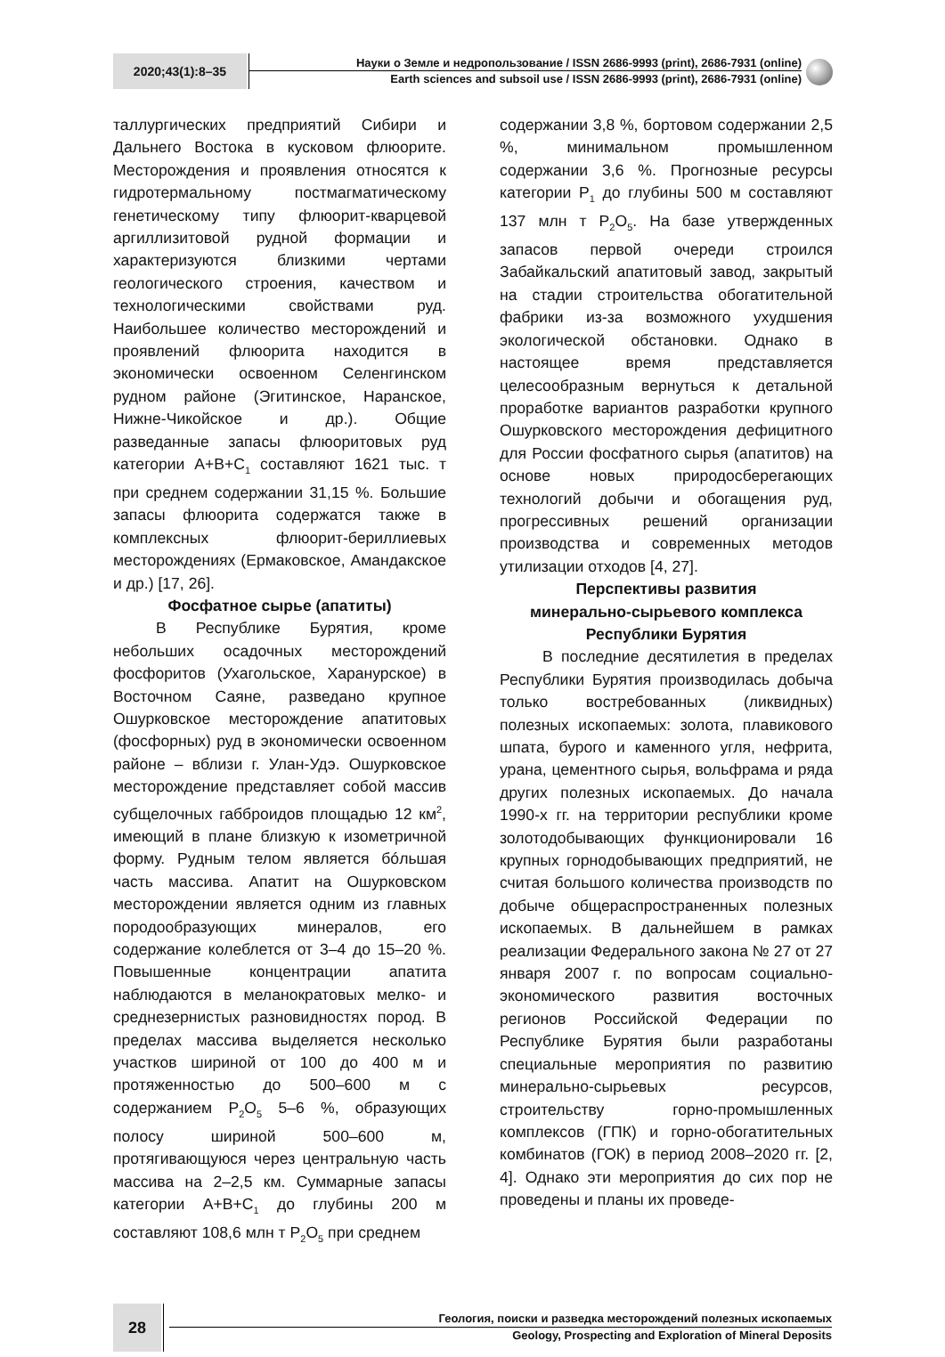2020;43(1):8–35
Науки о Земле и недропользование / ISSN 2686-9993 (print), 2686-7931 (online)
Earth sciences and subsoil use / ISSN 2686-9993 (print), 2686-7931 (online)
таллургических предприятий Сибири и Дальнего Востока в кусковом флюорите. Месторождения и проявления относятся к гидротермальному постмагматическому генетическому типу флюорит-кварцевой аргиллизитовой рудной формации и характеризуются близкими чертами геологического строения, качеством и технологическими свойствами руд. Наибольшее количество месторождений и проявлений флюорита находится в экономически освоенном Селенгинском рудном районе (Эгитинское, Наранское, Нижне-Чикойское и др.). Общие разведанные запасы флюоритовых руд категории А+В+С<sub>1</sub> составляют 1621 тыс. т при среднем содержании 31,15 %. Большие запасы флюорита содержатся также в комплексных флюорит-бериллиевых месторождениях (Ермаковское, Амандакское и др.) [17, 26].
Фосфатное сырье (апатиты)
В Республике Бурятия, кроме небольших осадочных месторождений фосфоритов (Ухагольское, Харанурское) в Восточном Саяне, разведано крупное Ошурковское месторождение апатитовых (фосфорных) руд в экономически освоенном районе – вблизи г. Улан-Удэ. Ошурковское месторождение представляет собой массив субщелочных габброидов площадью 12 км<sup>2</sup>, имеющий в плане близкую к изометричной форму. Рудным телом является бóльшая часть массива. Апатит на Ошурковском месторождении является одним из главных породообразующих минералов, его содержание колеблется от 3–4 до 15–20 %. Повышенные концентрации апатита наблюдаются в меланократовых мелко- и среднезернистых разновидностях пород. В пределах массива выделяется несколько участков шириной от 100 до 400 м и протяженностью до 500–600 м с содержанием P<sub>2</sub>O<sub>5</sub> 5–6 %, образующих полосу шириной 500–600 м, протягивающуюся через центральную часть массива на 2–2,5 км. Суммарные запасы категории А+В+С<sub>1</sub> до глубины 200 м составляют 108,6 млн т P<sub>2</sub>O<sub>5</sub> при среднем
содержании 3,8 %, бортовом содержании 2,5 %, минимальном промышленном содержании 3,6 %. Прогнозные ресурсы категории Р<sub>1</sub> до глубины 500 м составляют 137 млн т P<sub>2</sub>O<sub>5</sub>. На базе утвержденных запасов первой очереди строился Забайкальский апатитовый завод, закрытый на стадии строительства обогатительной фабрики из-за возможного ухудшения экологической обстановки. Однако в настоящее время представляется целесообразным вернуться к детальной проработке вариантов разработки крупного Ошурковского месторождения дефицитного для России фосфатного сырья (апатитов) на основе новых природосберегающих технологий добычи и обогащения руд, прогрессивных решений организации производства и современных методов утилизации отходов [4, 27].
Перспективы развития
минерально-сырьевого комплекса
Республики Бурятия
В последние десятилетия в пределах Республики Бурятия производилась добыча только востребованных (ликвидных) полезных ископаемых: золота, плавикового шпата, бурого и каменного угля, нефрита, урана, цементного сырья, вольфрама и ряда других полезных ископаемых. До начала 1990-х гг. на территории республики кроме золотодобывающих функционировали 16 крупных горнодобывающих предприятий, не считая большого количества производств по добыче общераспространенных полезных ископаемых. В дальнейшем в рамках реализации Федерального закона № 27 от 27 января 2007 г. по вопросам социально-экономического развития восточных регионов Российской Федерации по Республике Бурятия были разработаны специальные мероприятия по развитию минерально-сырьевых ресурсов, строительству горно-промышленных комплексов (ГПК) и горно-обогатительных комбинатов (ГОК) в период 2008–2020 гг. [2, 4]. Однако эти мероприятия до сих пор не проведены и планы их проведе-
28
Геология, поиски и разведка месторождений полезных ископаемых
Geology, Prospecting and Exploration of Mineral Deposits